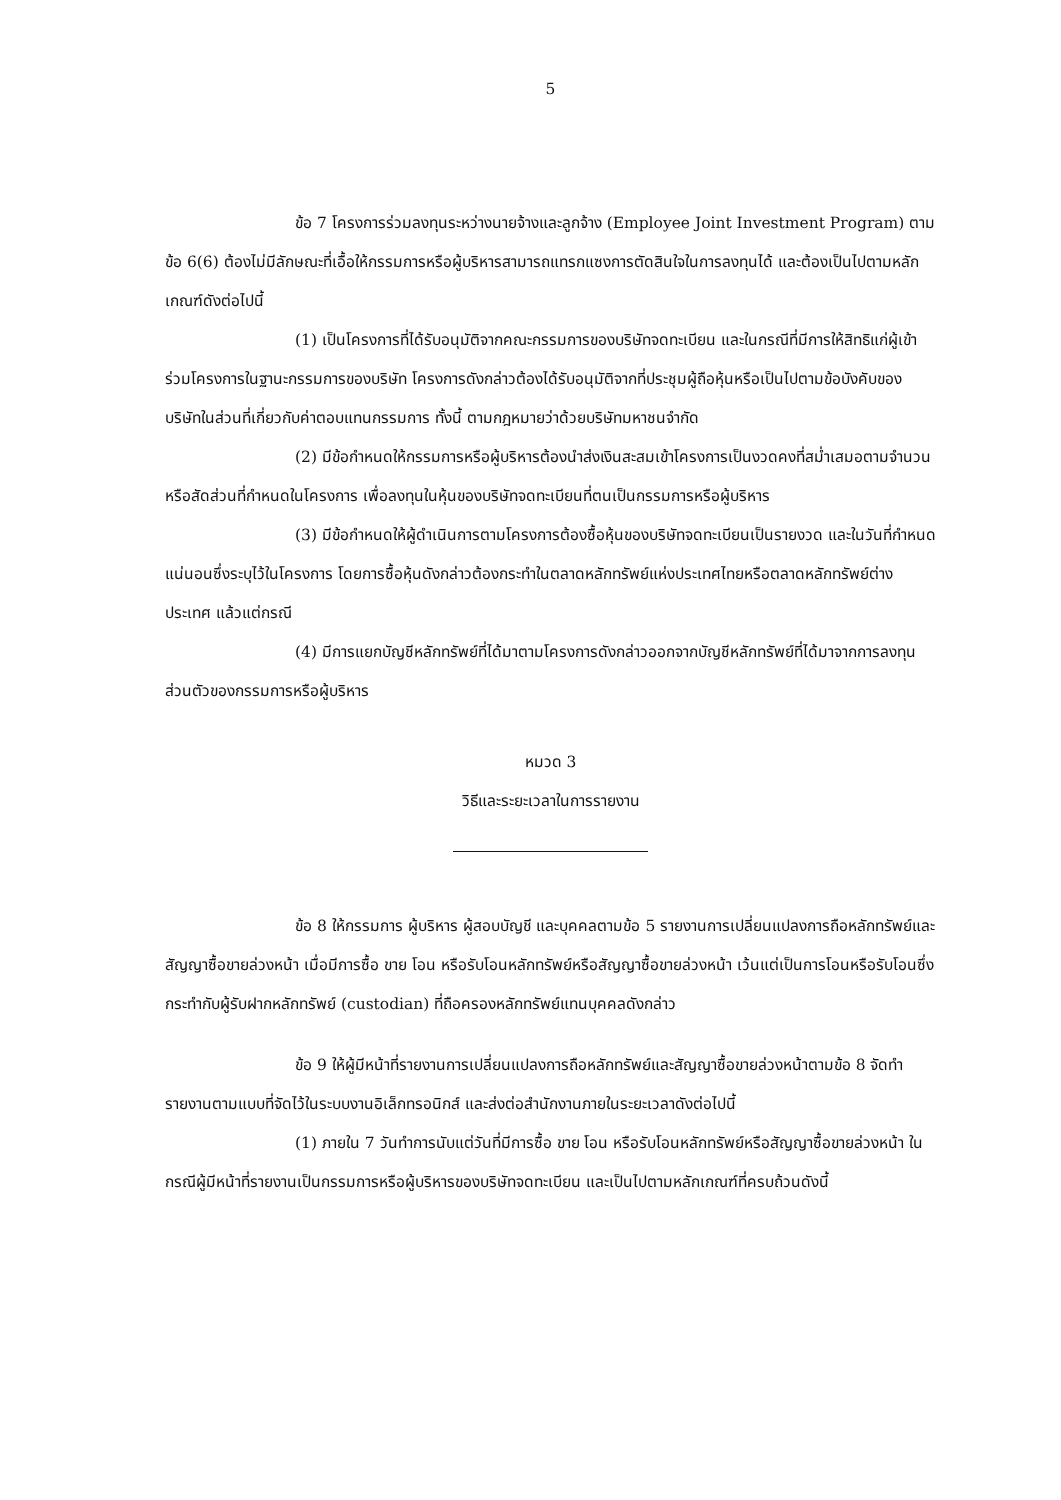5
ข้อ 7 โครงการร่วมลงทุนระหว่างนายจ้างและลูกจ้าง (Employee Joint Investment Program) ตามข้อ 6(6) ต้องไม่มีลักษณะที่เอื้อให้กรรมการหรือผู้บริหารสามารถแทรกแซงการตัดสินใจในการลงทุนได้ และต้องเป็นไปตามหลักเกณฑ์ดังต่อไปนี้
(1) เป็นโครงการที่ได้รับอนุมัติจากคณะกรรมการของบริษัทจดทะเบียน และในกรณีที่มีการให้สิทธิแก่ผู้เข้าร่วมโครงการในฐานะกรรมการของบริษัท โครงการดังกล่าวต้องได้รับอนุมัติจากที่ประชุมผู้ถือหุ้นหรือเป็นไปตามข้อบังคับของบริษัทในส่วนที่เกี่ยวกับค่าตอบแทนกรรมการ ทั้งนี้ ตามกฎหมายว่าด้วยบริษัทมหาชนจำกัด
(2) มีข้อกำหนดให้กรรมการหรือผู้บริหารต้องนำส่งเงินสะสมเข้าโครงการเป็นงวดคงที่สม่ำเสมอตามจำนวนหรือสัดส่วนที่กำหนดในโครงการ เพื่อลงทุนในหุ้นของบริษัทจดทะเบียนที่ตนเป็นกรรมการหรือผู้บริหาร
(3) มีข้อกำหนดให้ผู้ดำเนินการตามโครงการต้องซื้อหุ้นของบริษัทจดทะเบียนเป็นรายงวด และในวันที่กำหนดแน่นอนซึ่งระบุไว้ในโครงการ โดยการซื้อหุ้นดังกล่าวต้องกระทำในตลาดหลักทรัพย์แห่งประเทศไทยหรือตลาดหลักทรัพย์ต่างประเทศ แล้วแต่กรณี
(4) มีการแยกบัญชีหลักทรัพย์ที่ได้มาตามโครงการดังกล่าวออกจากบัญชีหลักทรัพย์ที่ได้มาจากการลงทุนส่วนตัวของกรรมการหรือผู้บริหาร
หมวด 3
วิธีและระยะเวลาในการรายงาน
ข้อ 8 ให้กรรมการ ผู้บริหาร ผู้สอบบัญชี และบุคคลตามข้อ 5 รายงานการเปลี่ยนแปลงการถือหลักทรัพย์และสัญญาซื้อขายล่วงหน้า เมื่อมีการซื้อ ขาย โอน หรือรับโอนหลักทรัพย์หรือสัญญาซื้อขายล่วงหน้า เว้นแต่เป็นการโอนหรือรับโอนซึ่งกระทำกับผู้รับฝากหลักทรัพย์ (custodian) ที่ถือครองหลักทรัพย์แทนบุคคลดังกล่าว
ข้อ 9 ให้ผู้มีหน้าที่รายงานการเปลี่ยนแปลงการถือหลักทรัพย์และสัญญาซื้อขายล่วงหน้าตามข้อ 8 จัดทำรายงานตามแบบที่จัดไว้ในระบบงานอิเล็กทรอนิกส์ และส่งต่อสำนักงานภายในระยะเวลาดังต่อไปนี้
(1) ภายใน 7 วันทำการนับแต่วันที่มีการซื้อ ขาย โอน หรือรับโอนหลักทรัพย์หรือสัญญาซื้อขายล่วงหน้า ในกรณีผู้มีหน้าที่รายงานเป็นกรรมการหรือผู้บริหารของบริษัทจดทะเบียน และเป็นไปตามหลักเกณฑ์ที่ครบถ้วนดังนี้